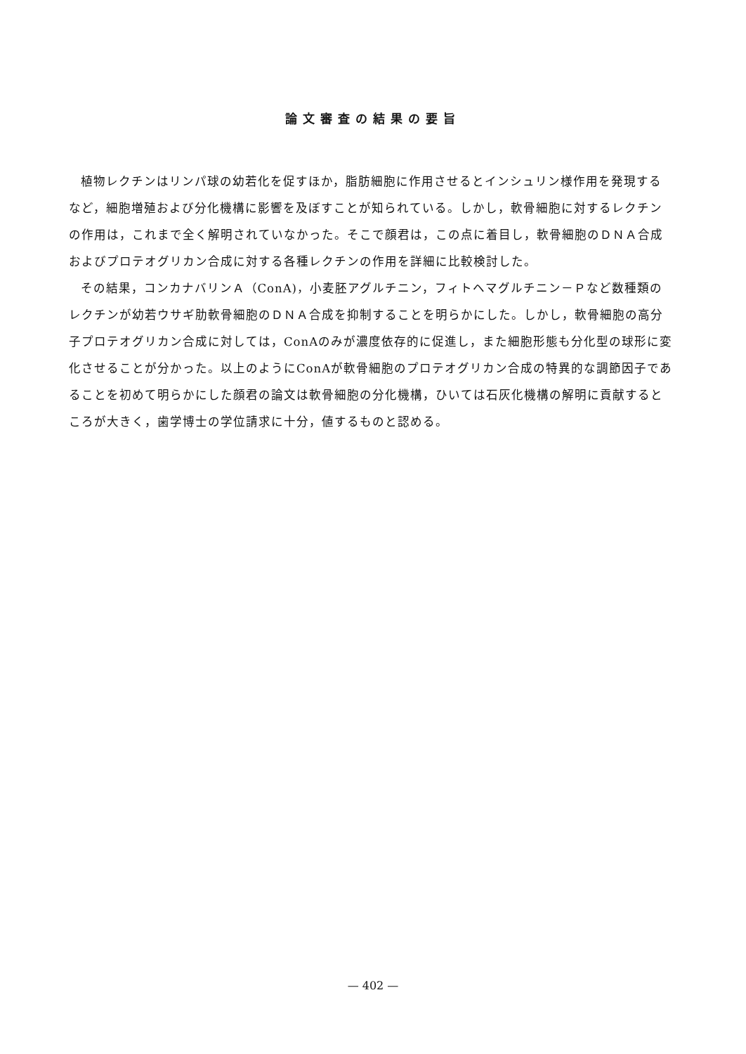論文審査の結果の要旨
植物レクチンはリンパ球の幼若化を促すほか，脂肪細胞に作用させるとインシュリン様作用を発現するなど，細胞増殖および分化機構に影響を及ぼすことが知られている。しかし，軟骨細胞に対するレクチンの作用は，これまで全く解明されていなかった。そこで顔君は，この点に着目し，軟骨細胞のＤＮＡ合成およびプロテオグリカン合成に対する各種レクチンの作用を詳細に比較検討した。
その結果，コンカナバリンＡ（ConA)，小麦胚アグルチニン，フィトヘマグルチニン－Ｐなど数種類のレクチンが幼若ウサギ肋軟骨細胞のＤＮＡ合成を抑制することを明らかにした。しかし，軟骨細胞の高分子プロテオグリカン合成に対しては，ConAのみが濃度依存的に促進し，また細胞形態も分化型の球形に変化させることが分かった。以上のようにConAが軟骨細胞のプロテオグリカン合成の特異的な調節因子であることを初めて明らかにした顔君の論文は軟骨細胞の分化機構，ひいては石灰化機構の解明に貢献するところが大きく，歯学博士の学位請求に十分，値するものと認める。
— 402 —